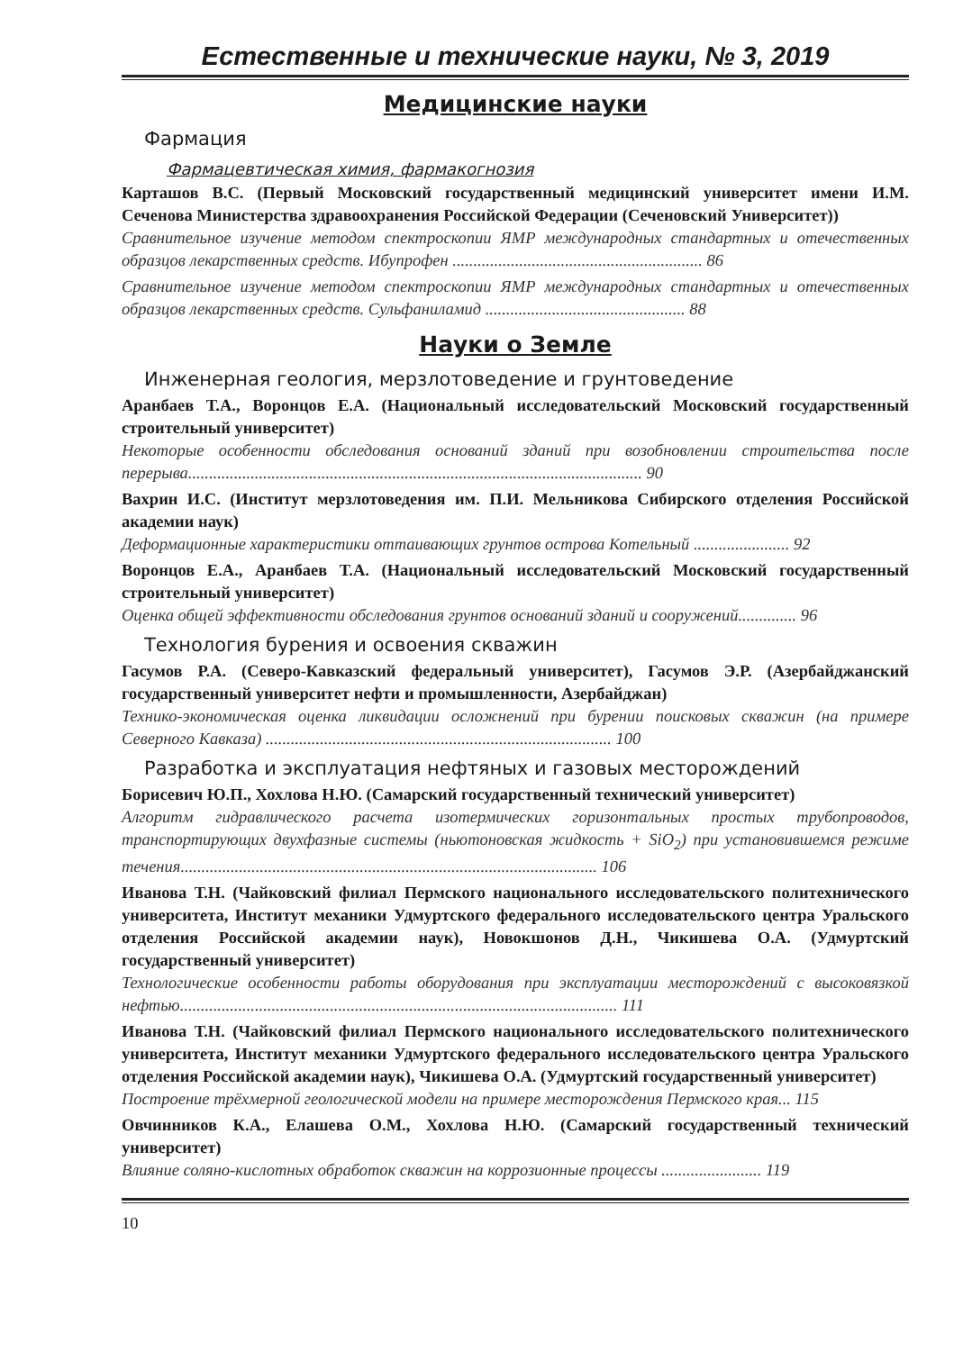Естественные и технические науки, № 3, 2019
Медицинские науки
Фармация
Фармацевтическая химия, фармакогнозия
Карташов В.С. (Первый Московский государственный медицинский университет имени И.М. Сеченова Министерства здравоохранения Российской Федерации (Сеченовский Университет))
Сравнительное изучение методом спектроскопии ЯМР международных стандартных и отечественных образцов лекарственных средств. Ибупрофен ............................................................ 86
Сравнительное изучение методом спектроскопии ЯМР международных стандартных и отечественных образцов лекарственных средств. Сульфаниламид ................................................ 88
Науки о Земле
Инженерная геология, мерзлотоведение и грунтоведение
Аранбаев Т.А., Воронцов Е.А. (Национальный исследовательский Московский государственный строительный университет)
Некоторые особенности обследования оснований зданий при возобновлении строительства после перерыва............................................................................................................. 90
Вахрин И.С. (Институт мерзлотоведения им. П.И. Мельникова Сибирского отделения Российской академии наук)
Деформационные характеристики оттаивающих грунтов острова Котельный ....................... 92
Воронцов Е.А., Аранбаев Т.А. (Национальный исследовательский Московский государственный строительный университет)
Оценка общей эффективности обследования грунтов оснований зданий и сооружений.............. 96
Технология бурения и освоения скважин
Гасумов Р.А. (Северо-Кавказский федеральный университет), Гасумов Э.Р. (Азербайджанский государственный университет нефти и промышленности, Азербайджан)
Технико-экономическая оценка ликвидации осложнений при бурении поисковых скважин (на примере Северного Кавказа) ................................................................................... 100
Разработка и эксплуатация нефтяных и газовых месторождений
Борисевич Ю.П., Хохлова Н.Ю. (Самарский государственный технический университет)
Алгоритм гидравлического расчета изотермических горизонтальных простых трубопроводов, транспортирующих двухфазные системы (ньютоновская жидкость + SiO<sub>2</sub>) при установившемся режиме течения.................................................................................................... 106
Иванова Т.Н. (Чайковский филиал Пермского национального исследовательского политехнического университета, Институт механики Удмуртского федерального исследовательского центра Уральского отделения Российской академии наук), Новокшонов Д.Н., Чикишева О.А. (Удмуртский государственный университет)
Технологические особенности работы оборудования при эксплуатации месторождений с высоковязкой нефтью......................................................................................................... 111
Иванова Т.Н. (Чайковский филиал Пермского национального исследовательского политехнического университета, Институт механики Удмуртского федерального исследовательского центра Уральского отделения Российской академии наук), Чикишева О.А. (Удмуртский государственный университет)
Построение трёхмерной геологической модели на примере месторождения Пермского края... 115
Овчинников К.А., Елашева О.М., Хохлова Н.Ю. (Самарский государственный технический университет)
Влияние соляно-кислотных обработок скважин на коррозионные процессы ........................ 119
10